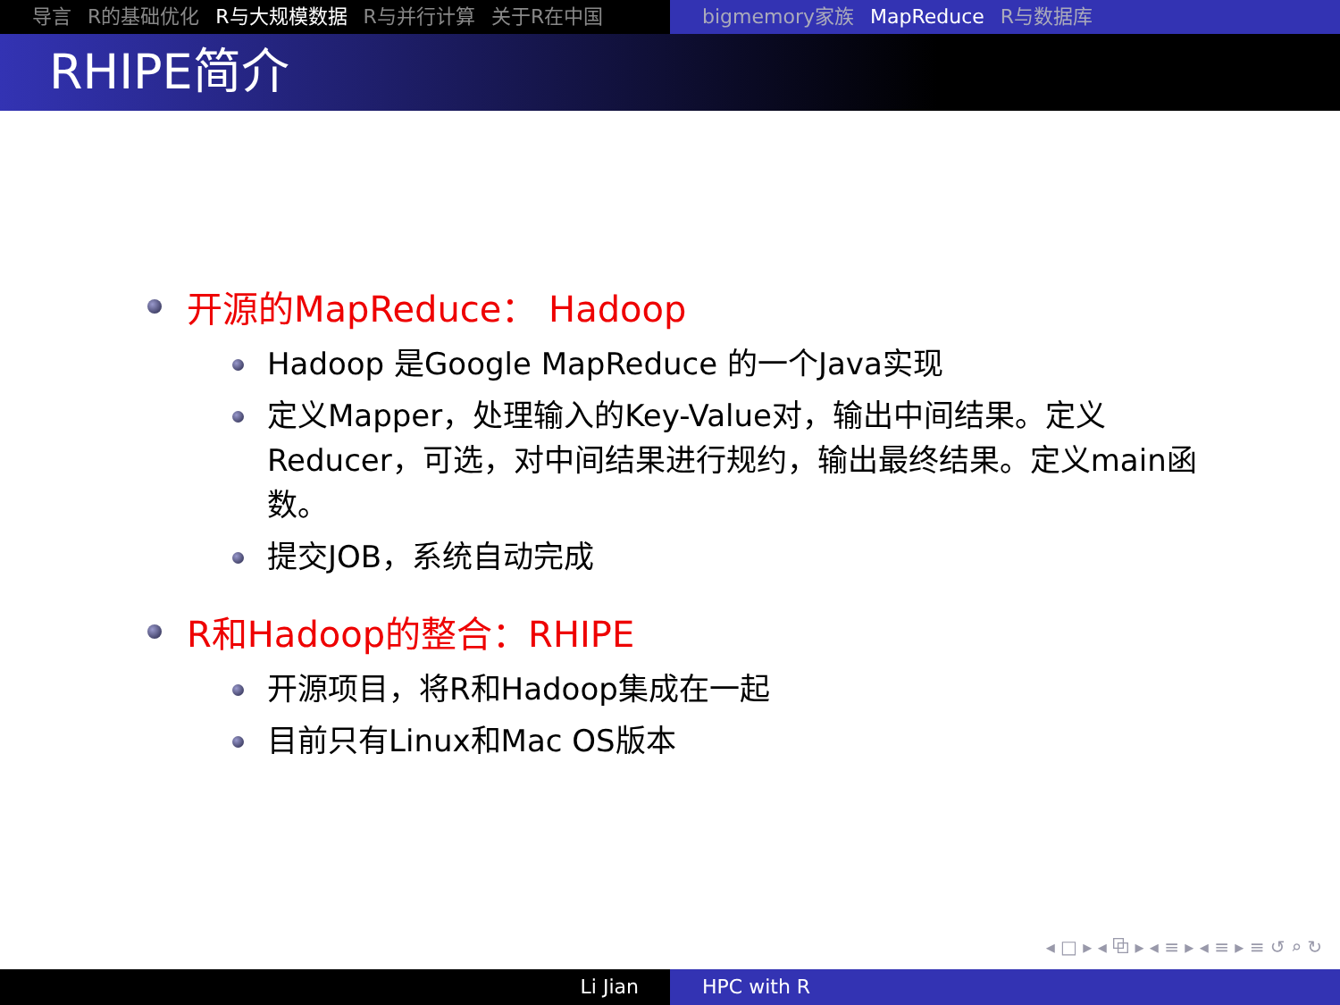导言 R的基础优化 R与大规模数据 R与并行计算 关于R在中国 bigmemory家族 MapReduce R与数据库
RHIPE简介
开源的MapReduce： Hadoop
Hadoop 是Google MapReduce 的一个Java实现
定义Mapper，处理输入的Key-Value对，输出中间结果。定义Reducer，可选，对中间结果进行规约，输出最终结果。定义main函数。
提交JOB，系统自动完成
R和Hadoop的整合：RHIPE
开源项目，将R和Hadoop集成在一起
目前只有Linux和Mac OS版本
◂ □ ▸ ◂ ⧉ ▸ ◂ ≡ ▸ ◂ ≡ ▸ ≡ ↺ ⌕ ↻
Li Jian HPC with R